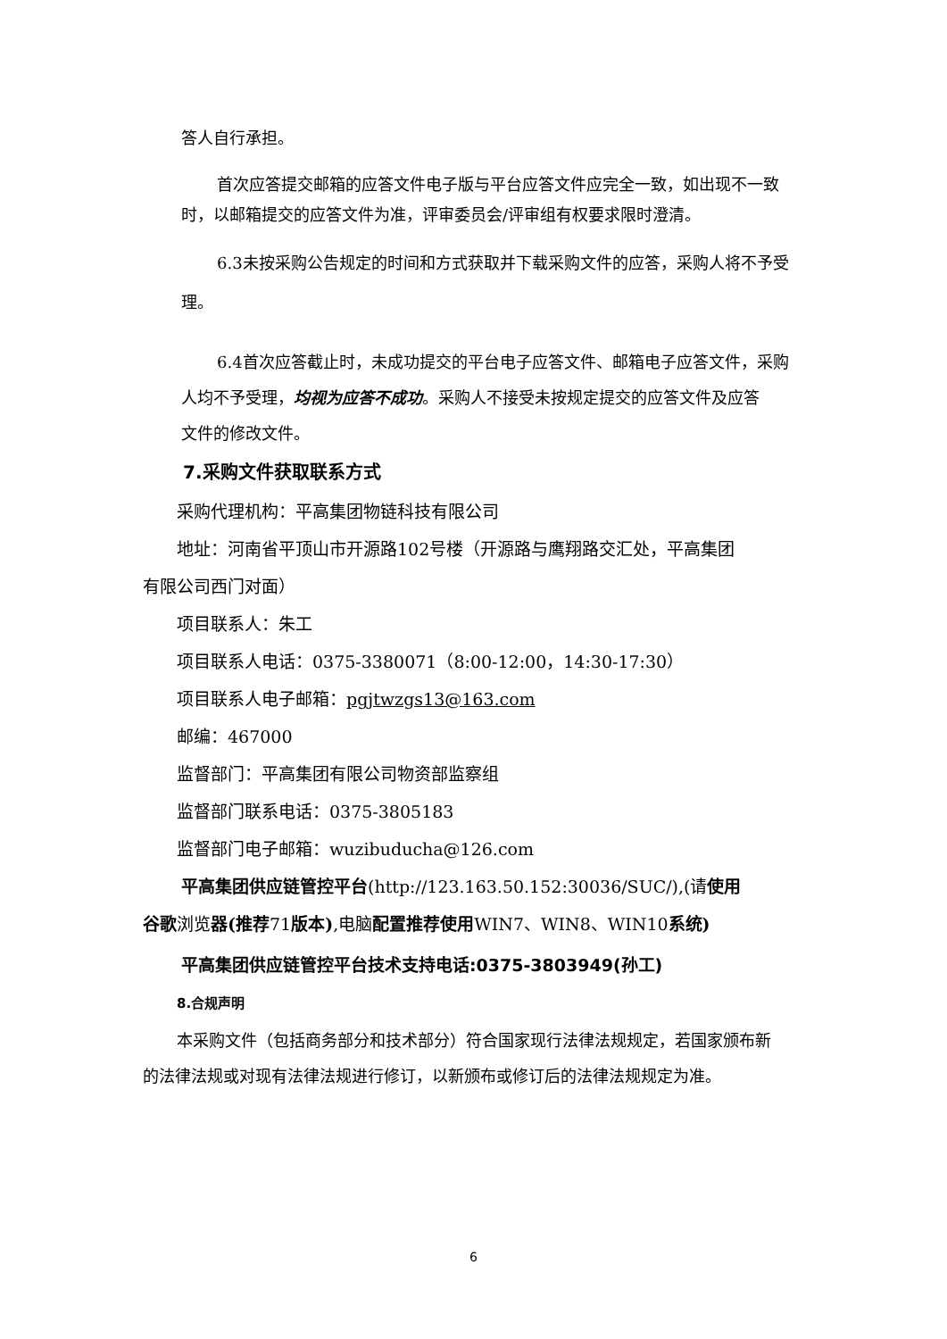答人自行承担。
首次应答提交邮箱的应答文件电子版与平台应答文件应完全一致，如出现不一致
时，以邮箱提交的应答文件为准，评审委员会/评审组有权要求限时澄清。
6.3未按采购公告规定的时间和方式获取并下载采购文件的应答，采购人将不予受
理。
6.4首次应答截止时，未成功提交的平台电子应答文件、邮箱电子应答文件，采购
人均不予受理，均视为应答不成功。采购人不接受未按规定提交的应答文件及应答
文件的修改文件。
7.采购文件获取联系方式
采购代理机构：平高集团物链科技有限公司
地址：河南省平顶山市开源路102号楼（开源路与鹰翔路交汇处，平高集团
有限公司西门对面）
项目联系人：朱工
项目联系人电话：0375-3380071（8:00-12:00，14:30-17:30）
项目联系人电子邮箱：pgjtwzgs13@163.com
邮编：467000
监督部门：平高集团有限公司物资部监察组
监督部门联系电话：0375-3805183
监督部门电子邮箱：wuzibuducha@126.com
平高集团供应链管控平台(http://123.163.50.152:30036/SUC/),(请使用
谷歌浏览器(推荐71版本),电脑配置推荐使用WIN7、WIN8、WIN10系统)
平高集团供应链管控平台技术支持电话:0375-3803949(孙工)
8.合规声明
本采购文件（包括商务部分和技术部分）符合国家现行法律法规规定，若国家颁布新
的法律法规或对现有法律法规进行修订，以新颁布或修订后的法律法规规定为准。
6